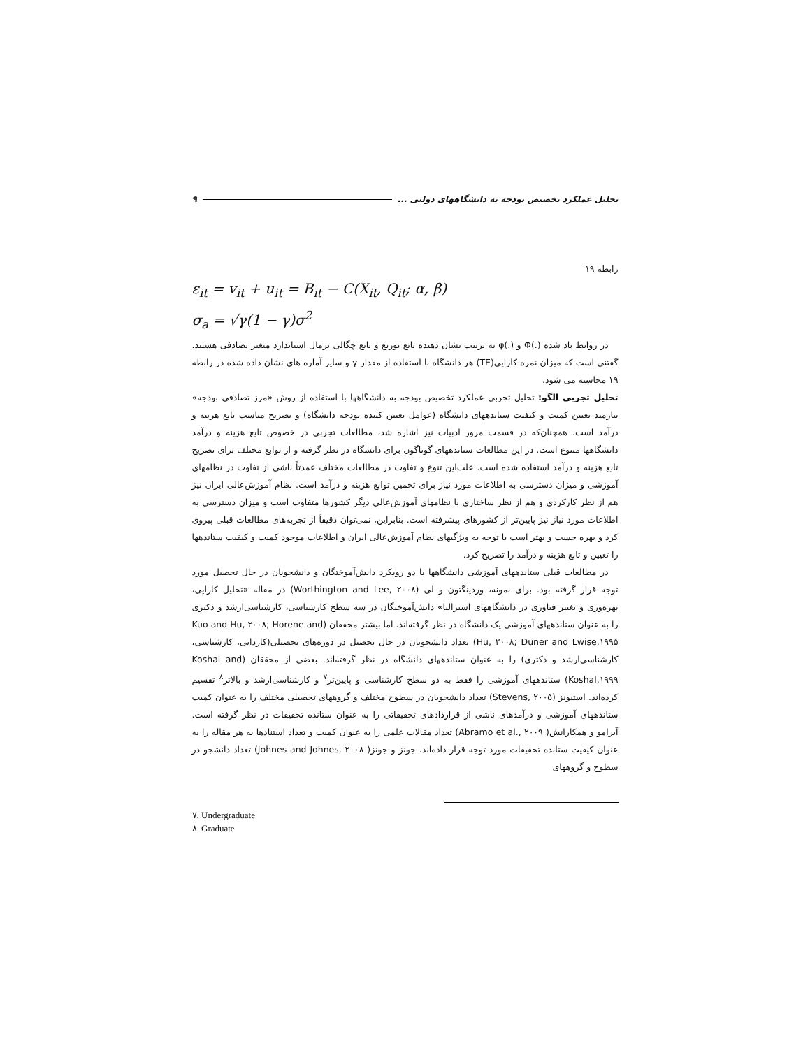تحلیل عملکرد تخصیص بودجه به دانشگاههای دولتی ... ۹
رابطه ۱۹
ε<sub>it</sub> = v<sub>it</sub> + u<sub>it</sub> = B<sub>it</sub> − C(X<sub>it</sub>, Q<sub>it</sub>; α, β)
σ<sub>a</sub> = √γ(1 − γ)σ<sup>2</sup>
در روابط یاد شده (.)Φ و (.)φ به ترتیب نشان دهنده تابع توزیع و تابع چگالی نرمال استاندارد متغیر تصادفی هستند. گفتنی است که میزان نمره کارایی(TE) هر دانشگاه با استفاده از مقدار γ و سایر آماره های نشان داده شده در رابطه ۱۹ محاسبه می شود.
تحلیل تجربی الگو: تحلیل تجربی عملکرد تخصیص بودجه به دانشگاهها با استفاده از روش «مرز تصادفی بودجه» نیازمند تعیین کمیت و کیفیت ستاندههای دانشگاه (عوامل تعیین کننده بودجه دانشگاه) و تصریح مناسب تابع هزینه و درآمد است. همچنان‌که در قسمت مرور ادبیات نیز اشاره شد، مطالعات تجربی در خصوص تابع هزینه و درآمد دانشگاهها متنوع است. در این مطالعات ستاندههای گوناگون برای دانشگاه در نظر گرفته و از توابع مختلف برای تصریح تابع هزینه و درآمد استفاده شده است. علت‌این تنوع و تفاوت در مطالعات مختلف عمدتاً ناشی از تفاوت در نظامهای آموزشی و میزان دسترسی به اطلاعات مورد نیاز برای تخمین توابع هزینه و درآمد است. نظام آموزش‌عالی ایران نیز هم از نظر کارکردی و هم از نظر ساختاری با نظامهای آموزش‌عالی دیگر کشورها متفاوت است و میزان دسترسی به اطلاعات مورد نیاز نیز پایین‌تر از کشورهای پیشرفته است. بنابراین، نمی‌توان دقیقاً از تجربه‌های مطالعات قبلی پیروی کرد و بهره جست و بهتر است با توجه به ویژگیهای نظام آموزش‌عالی ایران و اطلاعات موجود کمیت و کیفیت ستاندهها را تعیین و تابع هزینه و درآمد را تصریح کرد.
در مطالعات قبلی ستاندههای آموزشی دانشگاهها با دو رویکرد دانش‌آموختگان و دانشجویان در حال تحصیل مورد توجه قرار گرفته بود. برای نمونه، وردینگتون و لی (Worthington and Lee, ۲۰۰۸) در مقاله «تحلیل کارایی، بهره‌وری و تغییر فناوری در دانشگاههای استرالیا» دانش‌آموختگان در سه سطح کارشناسی، کارشناسی‌ارشد و دکتری را به عنوان ستاندههای آموزشی یک دانشگاه در نظر گرفته‌اند. اما بیشتر محققان (Kuo and Hu, ۲۰۰۸; Horene and Hu, ۲۰۰۸; Duner and Lwise,۱۹۹۵) تعداد دانشجویان در حال تحصیل در دوره‌های تحصیلی(کاردانی، کارشناسی، کارشناسی‌ارشد و دکتری) را به عنوان ستاندههای دانشگاه در نظر گرفته‌اند. بعضی از محققان (Koshal and Koshal,۱۹۹۹) ستاندههای آموزشی را فقط به دو سطح کارشناسی و پایین‌تر<sup>۷</sup> و کارشناسی‌ارشد و بالاتر<sup>۸</sup> تقسیم کرده‌اند. استیونز (Stevens, ۲۰۰۵) تعداد دانشجویان در سطوح مختلف و گروههای تحصیلی مختلف را به عنوان کمیت ستاندههای آموزشی و درآمدهای ناشی از قراردادهای تحقیقاتی را به عنوان ستانده تحقیقات در نظر گرفته است. آبرامو و همکارانش( Abramo et al., ۲۰۰۹) تعداد مقالات علمی را به عنوان کمیت و تعداد استنادها به هر مقاله را به عنوان کیفیت ستانده تحقیقات مورد توجه قرار داده‌اند. جونز و جونز( Johnes and Johnes, ۲۰۰۸) تعداد دانشجو در سطوح و گروههای
۷. Undergraduate
۸. Graduate